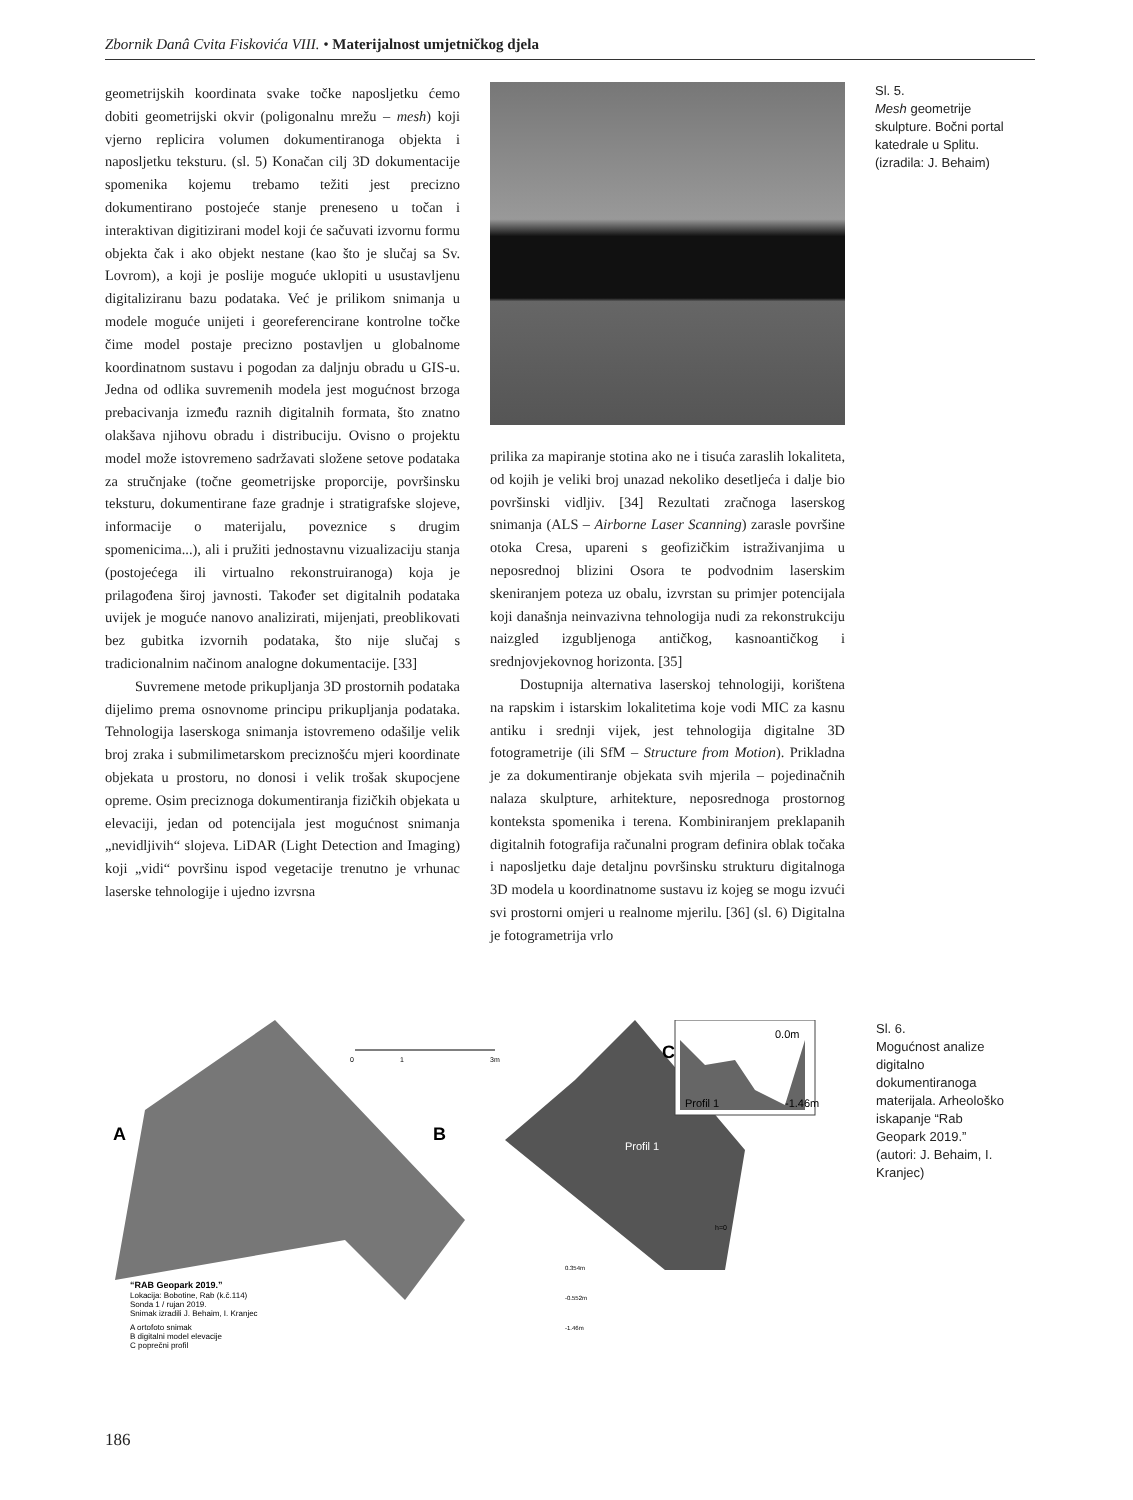Zbornik Danâ Cvita Fiskovića VIII. • Materijalnost umjetničkog djela
geometrijskih koordinata svake točke naposljetku ćemo dobiti geometrijski okvir (poligonalnu mrežu – mesh) koji vjerno replicira volumen dokumentiranoga objekta i naposljetku teksturu. (sl. 5) Konačan cilj 3D dokumentacije spomenika kojemu trebamo težiti jest precizno dokumentirano postojeće stanje preneseno u točan i interaktivan digitizirani model koji će sačuvati izvornu formu objekta čak i ako objekt nestane (kao što je slučaj sa Sv. Lovrom), a koji je poslije moguće uklopiti u usustavljenu digitaliziranu bazu podataka. Već je prilikom snimanja u modele moguće unijeti i georeferencirane kontrolne točke čime model postaje precizno postavljen u globalnome koordinatnom sustavu i pogodan za daljnju obradu u GIS-u. Jedna od odlika suvremenih modela jest mogućnost brzoga prebacivanja između raznih digitalnih formata, što znatno olakšava njihovu obradu i distribuciju. Ovisno o projektu model može istovremeno sadržavati složene setove podataka za stručnjake (točne geometrijske proporcije, površinsku teksturu, dokumentirane faze gradnje i stratigrafske slojeve, informacije o materijalu, poveznice s drugim spomenicima...), ali i pružiti jednostavnu vizualizaciju stanja (postojećega ili virtualno rekonstruiranoga) koja je prilagođena široj javnosti. Također set digitalnih podataka uvijek je moguće nanovo analizirati, mijenjati, preoblikovati bez gubitka izvornih podataka, što nije slučaj s tradicionalnim načinom analogne dokumentacije. [33]
Suvremene metode prikupljanja 3D prostornih podataka dijelimo prema osnovnome principu prikupljanja podataka. Tehnologija laserskoga snimanja istovremeno odašilje velik broj zraka i submilimetarskom preciznošću mjeri koordinate objekata u prostoru, no donosi i velik trošak skupocjene opreme. Osim preciznoga dokumentiranja fizičkih objekata u elevaciji, jedan od potencijala jest mogućnost snimanja „nevidljivih“ slojeva. LiDAR (Light Detection and Imaging) koji „vidi“ površinu ispod vegetacije trenutno je vrhunac laserske tehnologije i ujedno izvrsna
prilika za mapiranje stotina ako ne i tisuća zaraslih lokaliteta, od kojih je veliki broj unazad nekoliko desetljeća i dalje bio površinski vidljiv. [34] Rezultati zračnoga laserskog snimanja (ALS – Airborne Laser Scanning) zarasle površine otoka Cresa, upareni s geofizičkim istraživanjima u neposrednoj blizini Osora te podvodnim laserskim skeniranjem poteza uz obalu, izvrstan su primjer potencijala koji današnja neinvazivna tehnologija nudi za rekonstrukciju naizgled izgubljenoga antičkog, kasnoantičkog i srednjovjekovnog horizonta. [35]
Dostupnija alternativa laserskoj tehnologiji, korištena na rapskim i istarskim lokalitetima koje vodi MIC za kasnu antiku i srednji vijek, jest tehnologija digitalne 3D fotogrametrije (ili SfM – Structure from Motion). Prikladna je za dokumentiranje objekata svih mjerila – pojedinačnih nalaza skulpture, arhitekture, neposrednoga prostornog konteksta spomenika i terena. Kombiniranjem preklapanih digitalnih fotografija računalni program definira oblak točaka i naposljetku daje detaljnu površinsku strukturu digitalnoga 3D modela u koordinatnome sustavu iz kojeg se mogu izvući svi prostorni omjeri u realnome mjerilu. [36] (sl. 6) Digitalna je fotogrametrija vrlo
Sl. 5.
Mesh geometrije skulpture. Bočni portal katedrale u Splitu. (izradila: J. Behaim)
A
B
C
0.0m
Profil 1
-1.46m
Profil 1
0
1
3m
h=0
0.354m
-0.552m
-1.46m
“RAB Geopark 2019.” Lokacija: Bobotine, Rab (k.č.114) Sonda 1 / rujan 2019. Snimak izradili J. Behaim, I. Kranjec A ortofoto snimak B digitalni model elevacije C poprečni profil
Sl. 6.
Mogućnost analize digitalno dokumentiranoga materijala. Arheološko iskapanje “Rab Geopark 2019.” (autori: J. Behaim, I. Kranjec)
186